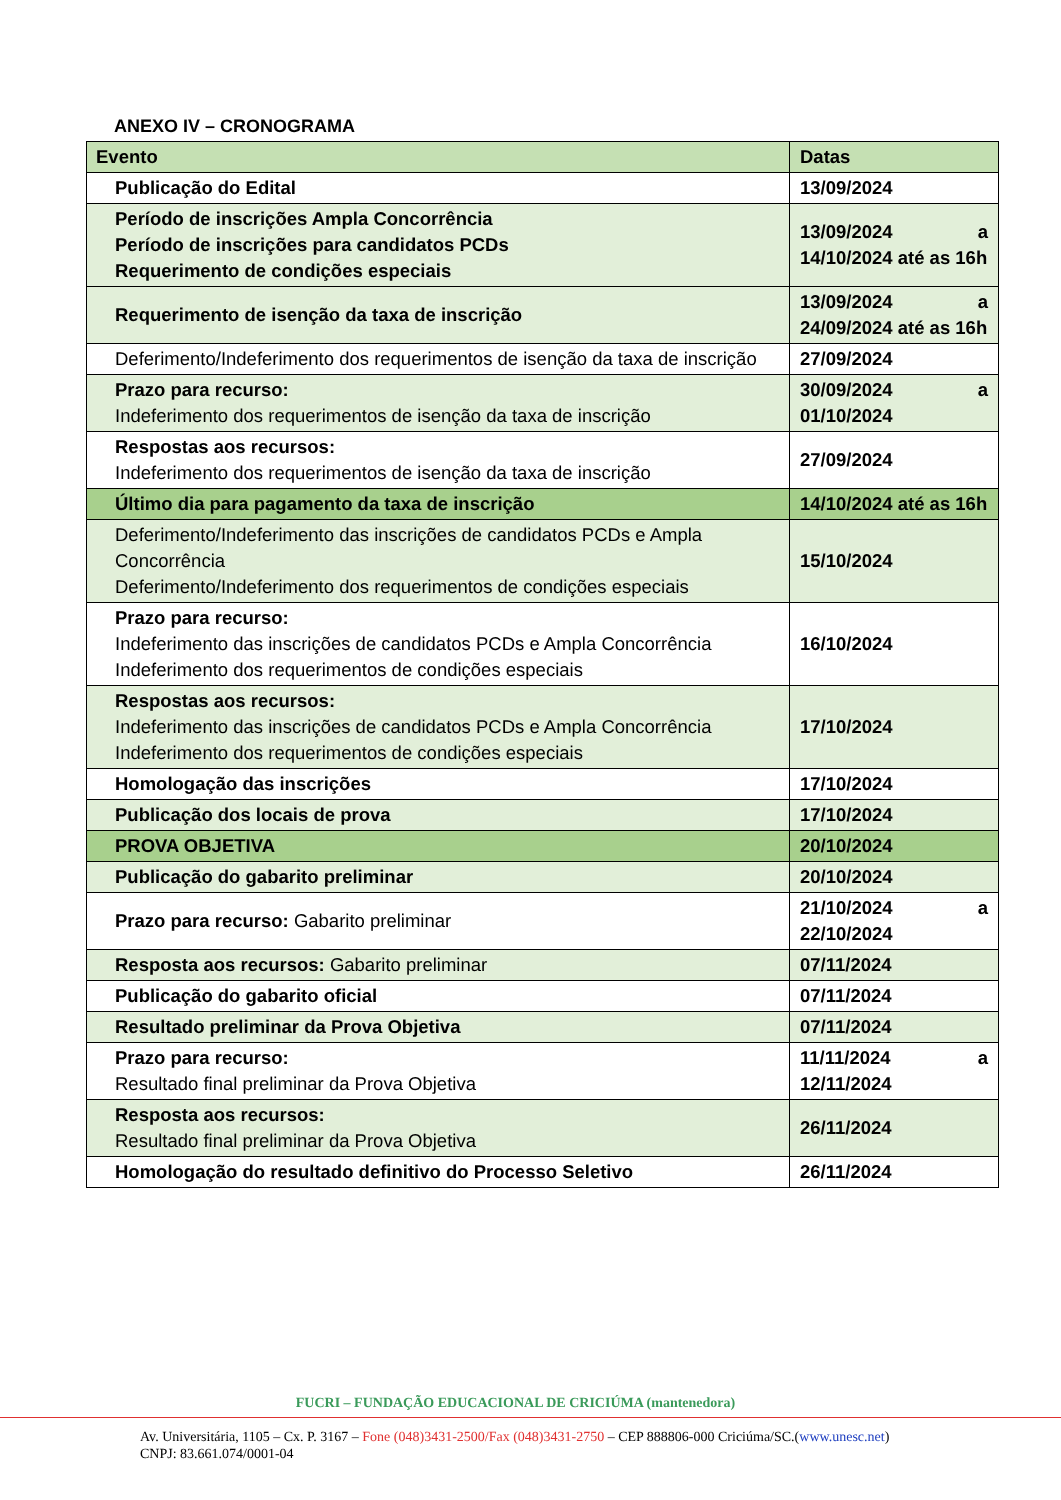ANEXO IV – CRONOGRAMA
| Evento | Datas |
| --- | --- |
| Publicação do Edital | 13/09/2024 |
| Período de inscrições Ampla Concorrência Período de inscrições para candidatos PCDs Requerimento de condições especiais | 13/09/2024 a 14/10/2024 até as 16h |
| Requerimento de isenção da taxa de inscrição | 13/09/2024 a 24/09/2024 até as 16h |
| Deferimento/Indeferimento dos requerimentos de isenção da taxa de inscrição | 27/09/2024 |
| Prazo para recurso: Indeferimento dos requerimentos de isenção da taxa de inscrição | 30/09/2024 a 01/10/2024 |
| Respostas aos recursos: Indeferimento dos requerimentos de isenção da taxa de inscrição | 27/09/2024 |
| Último dia para pagamento da taxa de inscrição | 14/10/2024 até as 16h |
| Deferimento/Indeferimento das inscrições de candidatos PCDs e Ampla Concorrência Deferimento/Indeferimento dos requerimentos de condições especiais | 15/10/2024 |
| Prazo para recurso: Indeferimento das inscrições de candidatos PCDs e Ampla Concorrência Indeferimento dos requerimentos de condições especiais | 16/10/2024 |
| Respostas aos recursos: Indeferimento das inscrições de candidatos PCDs e Ampla Concorrência Indeferimento dos requerimentos de condições especiais | 17/10/2024 |
| Homologação das inscrições | 17/10/2024 |
| Publicação dos locais de prova | 17/10/2024 |
| PROVA OBJETIVA | 20/10/2024 |
| Publicação do gabarito preliminar | 20/10/2024 |
| Prazo para recurso: Gabarito preliminar | 21/10/2024 a 22/10/2024 |
| Resposta aos recursos: Gabarito preliminar | 07/11/2024 |
| Publicação do gabarito oficial | 07/11/2024 |
| Resultado preliminar da Prova Objetiva | 07/11/2024 |
| Prazo para recurso: Resultado final preliminar da Prova Objetiva | 11/11/2024 a 12/11/2024 |
| Resposta aos recursos: Resultado final preliminar da Prova Objetiva | 26/11/2024 |
| Homologação do resultado definitivo do Processo Seletivo | 26/11/2024 |
FUCRI – FUNDAÇÃO EDUCACIONAL DE CRICIÚMA (mantenedora)
Av. Universitária, 1105 – Cx. P. 3167 – Fone (048)3431-2500/Fax (048)3431-2750 – CEP 888806-000 Criciúma/SC.(www.unesc.net)
CNPJ: 83.661.074/0001-04